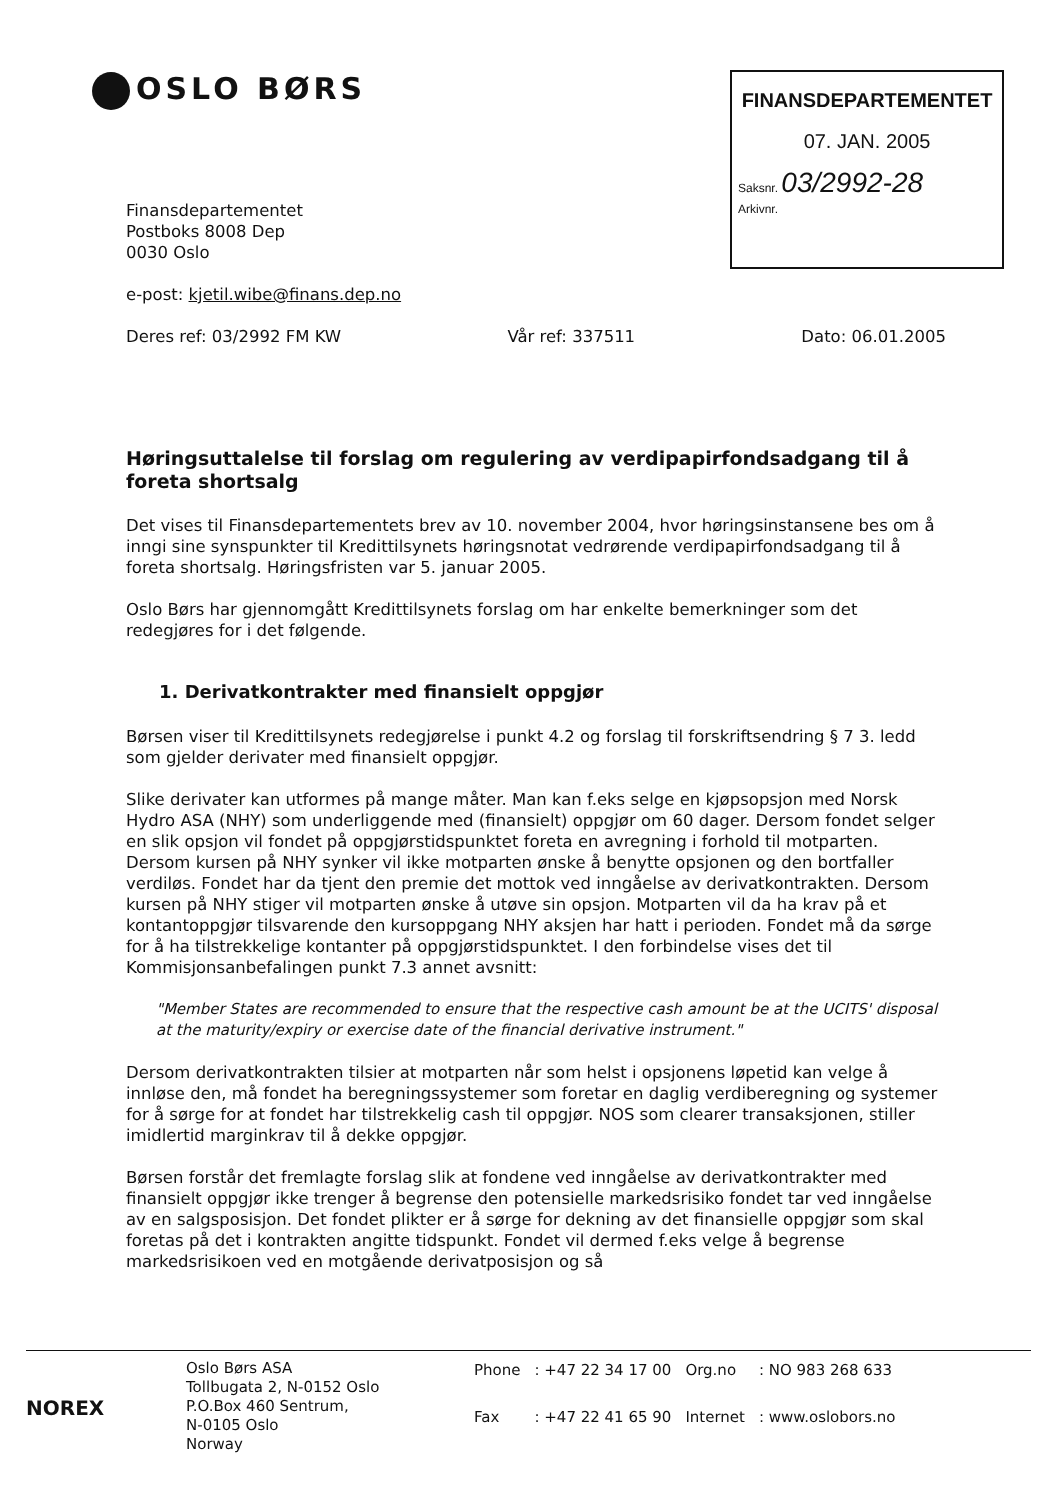OSLO BØRS
FINANSDEPARTEMENTET
07. JAN. 2005
Saksnr. 03/2992-28
Arkivnr.
Finansdepartementet
Postboks 8008 Dep
0030 Oslo
e-post: kjetil.wibe@finans.dep.no
Deres ref: 03/2992 FM KW Vår ref: 337511 Dato: 06.01.2005
Høringsuttalelse til forslag om regulering av verdipapirfondsadgang til å foreta shortsalg
Det vises til Finansdepartementets brev av 10. november 2004, hvor høringsinstansene bes om å inngi sine synspunkter til Kredittilsynets høringsnotat vedrørende verdipapirfondsadgang til å foreta shortsalg. Høringsfristen var 5. januar 2005.
Oslo Børs har gjennomgått Kredittilsynets forslag om har enkelte bemerkninger som det redegjøres for i det følgende.
1. Derivatkontrakter med finansielt oppgjør
Børsen viser til Kredittilsynets redegjørelse i punkt 4.2 og forslag til forskriftsendring § 7 3. ledd som gjelder derivater med finansielt oppgjør.
Slike derivater kan utformes på mange måter. Man kan f.eks selge en kjøpsopsjon med Norsk Hydro ASA (NHY) som underliggende med (finansielt) oppgjør om 60 dager. Dersom fondet selger en slik opsjon vil fondet på oppgjørstidspunktet foreta en avregning i forhold til motparten. Dersom kursen på NHY synker vil ikke motparten ønske å benytte opsjonen og den bortfaller verdiløs. Fondet har da tjent den premie det mottok ved inngåelse av derivatkontrakten. Dersom kursen på NHY stiger vil motparten ønske å utøve sin opsjon. Motparten vil da ha krav på et kontantoppgjør tilsvarende den kursoppgang NHY aksjen har hatt i perioden. Fondet må da sørge for å ha tilstrekkelige kontanter på oppgjørstidspunktet. I den forbindelse vises det til Kommisjonsanbefalingen punkt 7.3 annet avsnitt:
"Member States are recommended to ensure that the respective cash amount be at the UCITS' disposal at the maturity/expiry or exercise date of the financial derivative instrument."
Dersom derivatkontrakten tilsier at motparten når som helst i opsjonens løpetid kan velge å innløse den, må fondet ha beregningssystemer som foretar en daglig verdiberegning og systemer for å sørge for at fondet har tilstrekkelig cash til oppgjør. NOS som clearer transaksjonen, stiller imidlertid marginkrav til å dekke oppgjør.
Børsen forstår det fremlagte forslag slik at fondene ved inngåelse av derivatkontrakter med finansielt oppgjør ikke trenger å begrense den potensielle markedsrisiko fondet tar ved inngåelse av en salgsposisjon. Det fondet plikter er å sørge for dekning av det finansielle oppgjør som skal foretas på det i kontrakten angitte tidspunkt. Fondet vil dermed f.eks velge å begrense markedsrisikoen ved en motgående derivatposisjon og så
NOREX
Oslo Børs ASA
Tollbugata 2, N-0152 Oslo
P.O.Box 460 Sentrum,
N-0105 Oslo
Norway
| Phone | : +47 22 34 17 00 | Org.no | : NO 983 268 633 |
| Fax | : +47 22 41 65 90 | Internet | : www.oslobors.no |